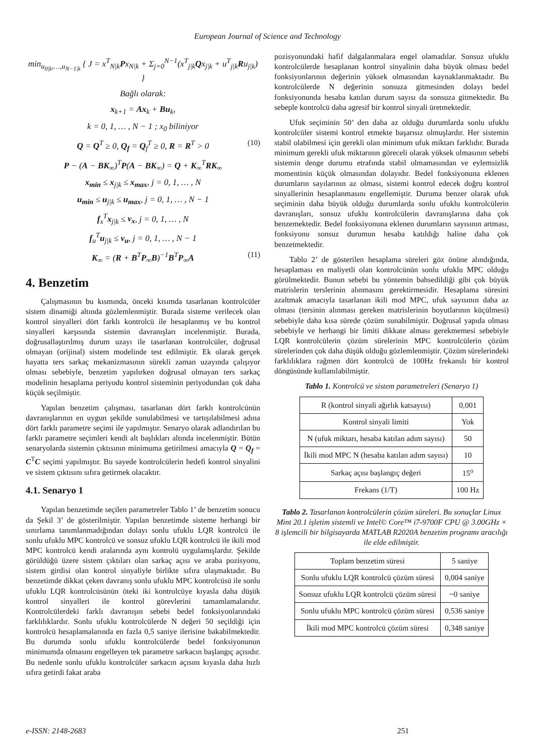European Journal of Science and Technology
min<sub>u<sub>0|k</sub>,…,u<sub>N−1|k</sub></sub> { J = x<sup>T</sup><sub>N|k</sub>Px<sub>N|k</sub> + Σ<sub>j=0</sub><sup>N−1</sup>(x<sup>T</sup><sub>j|k</sub>Qx<sub>j|k</sub> + u<sup>T</sup><sub>j|k</sub>Ru<sub>j|k</sub>) }
Bağlı olarak:
x<sub>k+1</sub> = Ax<sub>k</sub> + Bu<sub>k</sub>,
k = 0, 1, … , N − 1 ; x<sub>0</sub> biliniyor
Q = Q<sup>T</sup> ≥ 0, Q<sub>f</sub> = Q<sub>f</sub><sup>T</sup> ≥ 0, R = R<sup>T</sup> > 0 (10)
P − (A − BK<sub>∞</sub>)<sup>T</sup>P(A − BK<sub>∞</sub>) = Q + K<sub>∞</sub><sup>T</sup>RK<sub>∞</sub>
x<sub>min</sub> ≤ x<sub>j|k</sub> ≤ x<sub>max</sub>, j = 0, 1, … , N
u<sub>min</sub> ≤ u<sub>j|k</sub> ≤ u<sub>max</sub>, j = 0, 1, … , N − 1
f<sub>x</sub><sup>T</sup>x<sub>j|k</sub> ≤ ν<sub>x</sub>, j = 0, 1, … , N
f<sub>u</sub><sup>T</sup>u<sub>j|k</sub> ≤ ν<sub>u</sub>, j = 0, 1, … , N − 1
K<sub>∞</sub> = (R + B<sup>T</sup>P<sub>∞</sub>B)<sup>−1</sup>B<sup>T</sup>P<sub>∞</sub>A (11)
4. Benzetim
Çalışmasının bu kısmında, önceki kısımda tasarlanan kontrolcüler sistem dinamiği altında gözlemlenmiştir. Burada sisteme verilecek olan kontrol sinyalleri dört farklı kontrolcü ile hesaplanmış ve bu kontrol sinyalleri karşısında sistemin davranışları incelenmiştir. Burada, doğrusallaştırılmış durum uzayı ile tasarlanan kontrolcüler, doğrusal olmayan (orijinal) sistem modelinde test edilmiştir. Ek olarak gerçek hayatta ters sarkaç mekanizmasının sürekli zaman uzayında çalışıyor olması sebebiyle, benzetim yapılırken doğrusal olmayan ters sarkaç modelinin hesaplama periyodu kontrol sisteminin periyodundan çok daha küçük seçilmiştir.
Yapılan benzetim çalışması, tasarlanan dört farklı kontrolcünün davranışlarının en uygun şekilde sunulabilmesi ve tartışılabilmesi adına dört farklı parametre seçimi ile yapılmıştır. Senaryo olarak adlandırılan bu farklı parametre seçimleri kendi alt başlıkları altında incelenmiştir. Bütün senaryolarda sistemin çıktısının minimuma getirilmesi amacıyla Q = Q<sub>f</sub> = C<sup>T</sup>C seçimi yapılmıştır. Bu sayede kontrolcülerin hedefi kontrol sinyalini ve sistem çıktısını sıfıra getirmek olacaktır.
4.1. Senaryo 1
Yapılan benzetimde seçilen parametreler Tablo 1’ de benzetim sonucu da Şekil 3’ de gösterilmiştir. Yapılan benzetimde sisteme herhangi bir sınırlama tanımlanmadığından dolayı sonlu ufuklu LQR kontrolcü ile sonlu ufuklu MPC kontrolcü ve sonsuz ufuklu LQR kontrolcü ile ikili mod MPC kontrolcü kendi aralarında aynı kontrolü uygulamışlardır. Şekilde görüldüğü üzere sistem çıktıları olan sarkaç açısı ve araba pozisyonu, sistem girdisi olan kontrol sinyaliyle birlikte sıfıra ulaşmaktadır. Bu benzetimde dikkat çeken davranış sonlu ufuklu MPC kontrolcüsü ile sonlu ufuklu LQR kontrolcüsünün öteki iki kontrolcüye kıyasla daha düşük kontrol sinyalleri ile kontrol görevlerini tamamlamalarıdır. Kontrolcülerdeki farklı davranışın sebebi bedel fonksiyonlarındaki farklılıklardır. Sonlu ufuklu kontrolcülerde N değeri 50 seçildiği için kontrolcü hesaplamalarında en fazla 0,5 saniye ilerisine bakabilmektedir. Bu durumda sonlu ufuklu kontrolcülerde bedel fonksiyonunun minimumda olmasını engelleyen tek parametre sarkacın başlangıç açısıdır. Bu nedenle sonlu ufuklu kontrolcüler sarkacın açısını kıyasla daha hızlı sıfıra getirdi fakat araba
pozisyonundaki hafif dalgalanmalara engel olamadılar. Sonsuz ufuklu kontrolcülerde hesaplanan kontrol sinyalinin daha büyük olması bedel fonksiyonlarının değerinin yüksek olmasından kaynaklanmaktadır. Bu kontrolcülerde N değerinin sonsuza gitmesinden dolayı bedel fonksiyonunda hesaba katılan durum sayısı da sonsuza gitmektedir. Bu sebeple kontrolcü daha agresif bir kontrol sinyali üretmektedir.
Ufuk seçiminin 50’ den daha az olduğu durumlarda sonlu ufuklu kontrolcüler sistemi kontrol etmekte başarısız olmuşlardır. Her sistemin stabil olabilmesi için gerekli olan minimum ufuk miktarı farklıdır. Burada minimum gerekli ufuk miktarının göreceli olarak yüksek olmasının sebebi sistemin denge durumu etrafında stabil olmamasından ve eylemsizlik momentinin küçük olmasından dolayıdır. Bedel fonksiyonuna eklenen durumların sayılarının az olması, sistemi kontrol edecek doğru kontrol sinyallerinin hesaplanmasını engellemiştir. Duruma benzer olarak ufuk seçiminin daha büyük olduğu durumlarda sonlu ufuklu kontrolcülerin davranışları, sonsuz ufuklu kontrolcülerin davranışlarına daha çok benzemektedir. Bedel fonksiyonuna eklenen durumların sayısının artması, fonksiyonu sonsuz durumun hesaba katıldığı haline daha çok benzetmektedir.
Tablo 2’ de gösterilen hesaplama süreleri göz önüne alındığında, hesaplaması en maliyetli olan kontrolcünün sonlu ufuklu MPC olduğu görülmektedir. Bunun sebebi bu yöntemin bahsedildiği gibi çok büyük matrislerin terslerinin alınmasını gerektirmesidir. Hesaplama süresini azaltmak amacıyla tasarlanan ikili mod MPC, ufuk sayısının daha az olması (tersinin alınması gereken matrislerinin boyutlarının küçülmesi) sebebiyle daha kısa sürede çözüm sunabilmiştir. Doğrusal yapıda olması sebebiyle ve herhangi bir limiti dikkate alması gerekmemesi sebebiyle LQR kontrolcülerin çözüm sürelerinin MPC kontrolcülerin çözüm sürelerinden çok daha düşük olduğu gözlemlenmiştir. Çözüm sürelerindeki farklılıklara rağmen dört kontrolcü de 100Hz frekanslı bir kontrol döngüsünde kullanılabilmiştir.
Tablo 1. Kontrolcü ve sistem parametreleri (Senaryo 1)
| R (kontrol sinyali ağırlık katsayısı) | 0,001 |
| Kontrol sinyali limiti | Yok |
| N (ufuk miktarı, hesaba katılan adım sayısı) | 50 |
| İkili mod MPC N (hesaba katılan adım sayısı) | 10 |
| Sarkaç açısı başlangıç değeri | 15<sup>o</sup> |
| Frekans (1/T) | 100 Hz |
Tablo 2. Tasarlanan kontrolcülerin çözüm süreleri. Bu sonuçlar Linux Mint 20.1 işletim sistemli ve Intel© Core™ i7-9700F CPU @ 3.00GHz × 8 işlemcili bir bilgisayarda MATLAB R2020A benzetim programı aracılığı ile elde edilmiştir.
| Toplam benzetim süresi | 5 saniye |
| Sonlu ufuklu LQR kontrolcü çözüm süresi | 0,004 saniye |
| Sonsuz ufuklu LQR kontrolcü çözüm süresi | ~0 saniye |
| Sonlu ufuklu MPC kontrolcü çözüm süresi | 0,536 saniye |
| İkili mod MPC kontrolcü çözüm süresi | 0,348 saniye |
e-ISSN: 2148-2683 251